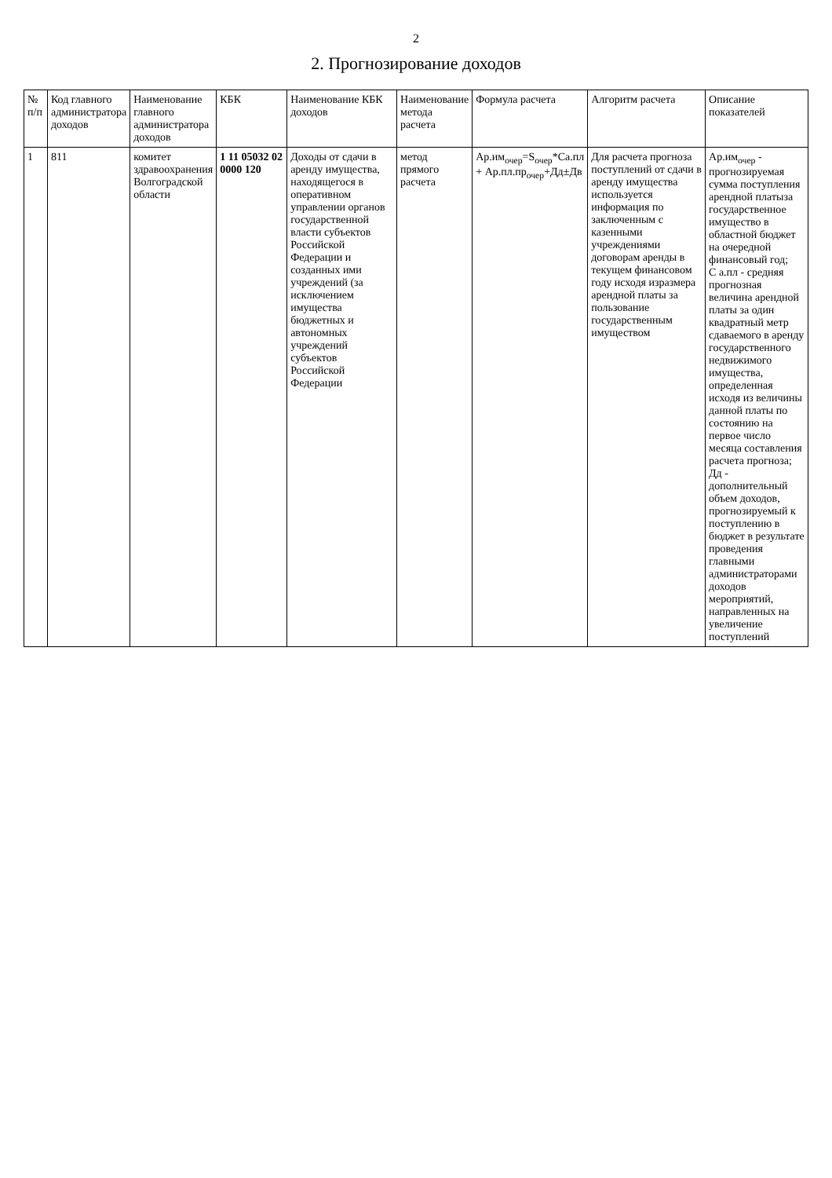2
2. Прогнозирование доходов
| № п/п | Код главного администратора доходов | Наименование главного администратора доходов | КБК | Наименование КБК доходов | Наименование метода расчета | Формула расчета | Алгоритм расчета | Описание показателей |
| --- | --- | --- | --- | --- | --- | --- | --- | --- |
| 1 | 811 | комитет здравоохранения Волгоградской области | 1 11 05032 02 0000 120 | Доходы от сдачи в аренду имущества, находящегося в оперативном управлении органов государственной власти субъектов Российской Федерации и созданных ими учреждений (за исключением имущества бюджетных и автономных учреждений субъектов Российской Федерации | метод прямого расчета | Ар.им<sub>очер</sub>=S<sub>очер</sub>*Са.пл + Ар.пл.пр<sub>очер</sub>+Дд±Дв | Для расчета прогноза поступлений от сдачи в аренду имущества используется информация по заключенным с казенными учреждениями договорам аренды в текущем финансовом году исходя изразмера арендной платы за пользование государственным имуществом | Ар.им<sub>очер</sub> - прогнозируемая сумма поступления арендной платыза государственное имущество в областной бюджет на очередной финансовый год; С а.пл - средняя прогнозная величина арендной платы за один квадратный метр сдаваемого в аренду государственного недвижимого имущества, определенная исходя из величины данной платы по состоянию на первое число месяца составления расчета прогноза; Дд - дополнительный объем доходов, прогнозируемый к поступлению в бюджет в результате проведения главными администраторами доходов мероприятий, направленных на увеличение поступлений |